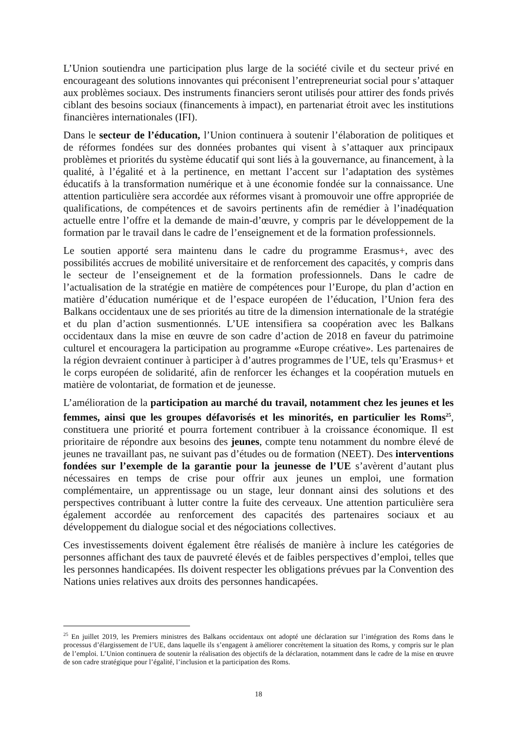L’Union soutiendra une participation plus large de la société civile et du secteur privé en encourageant des solutions innovantes qui préconisent l’entrepreneuriat social pour s’attaquer aux problèmes sociaux. Des instruments financiers seront utilisés pour attirer des fonds privés ciblant des besoins sociaux (financements à impact), en partenariat étroit avec les institutions financières internationales (IFI).
Dans le secteur de l’éducation, l’Union continuera à soutenir l’élaboration de politiques et de réformes fondées sur des données probantes qui visent à s’attaquer aux principaux problèmes et priorités du système éducatif qui sont liés à la gouvernance, au financement, à la qualité, à l’égalité et à la pertinence, en mettant l’accent sur l’adaptation des systèmes éducatifs à la transformation numérique et à une économie fondée sur la connaissance. Une attention particulière sera accordée aux réformes visant à promouvoir une offre appropriée de qualifications, de compétences et de savoirs pertinents afin de remédier à l’inadéquation actuelle entre l’offre et la demande de main-d’œuvre, y compris par le développement de la formation par le travail dans le cadre de l’enseignement et de la formation professionnels.
Le soutien apporté sera maintenu dans le cadre du programme Erasmus+, avec des possibilités accrues de mobilité universitaire et de renforcement des capacités, y compris dans le secteur de l’enseignement et de la formation professionnels. Dans le cadre de l’actualisation de la stratégie en matière de compétences pour l’Europe, du plan d’action en matière d’éducation numérique et de l’espace européen de l’éducation, l’Union fera des Balkans occidentaux une de ses priorités au titre de la dimension internationale de la stratégie et du plan d’action susmentionnés. L’UE intensifiera sa coopération avec les Balkans occidentaux dans la mise en œuvre de son cadre d’action de 2018 en faveur du patrimoine culturel et encouragera la participation au programme «Europe créative». Les partenaires de la région devraient continuer à participer à d’autres programmes de l’UE, tels qu’Erasmus+ et le corps européen de solidarité, afin de renforcer les échanges et la coopération mutuels en matière de volontariat, de formation et de jeunesse.
L’amélioration de la participation au marché du travail, notamment chez les jeunes et les femmes, ainsi que les groupes défavorisés et les minorités, en particulier les Roms<sup>25</sup>, constituera une priorité et pourra fortement contribuer à la croissance économique. Il est prioritaire de répondre aux besoins des jeunes, compte tenu notamment du nombre élevé de jeunes ne travaillant pas, ne suivant pas d’études ou de formation (NEET). Des interventions fondées sur l’exemple de la garantie pour la jeunesse de l’UE s’avèrent d’autant plus nécessaires en temps de crise pour offrir aux jeunes un emploi, une formation complémentaire, un apprentissage ou un stage, leur donnant ainsi des solutions et des perspectives contribuant à lutter contre la fuite des cerveaux. Une attention particulière sera également accordée au renforcement des capacités des partenaires sociaux et au développement du dialogue social et des négociations collectives.
Ces investissements doivent également être réalisés de manière à inclure les catégories de personnes affichant des taux de pauvreté élevés et de faibles perspectives d’emploi, telles que les personnes handicapées. Ils doivent respecter les obligations prévues par la Convention des Nations unies relatives aux droits des personnes handicapées.
<sup>25</sup> En juillet 2019, les Premiers ministres des Balkans occidentaux ont adopté une déclaration sur l’intégration des Roms dans le processus d’élargissement de l’UE, dans laquelle ils s’engagent à améliorer concrètement la situation des Roms, y compris sur le plan de l’emploi. L’Union continuera de soutenir la réalisation des objectifs de la déclaration, notamment dans le cadre de la mise en œuvre de son cadre stratégique pour l’égalité, l’inclusion et la participation des Roms.
18